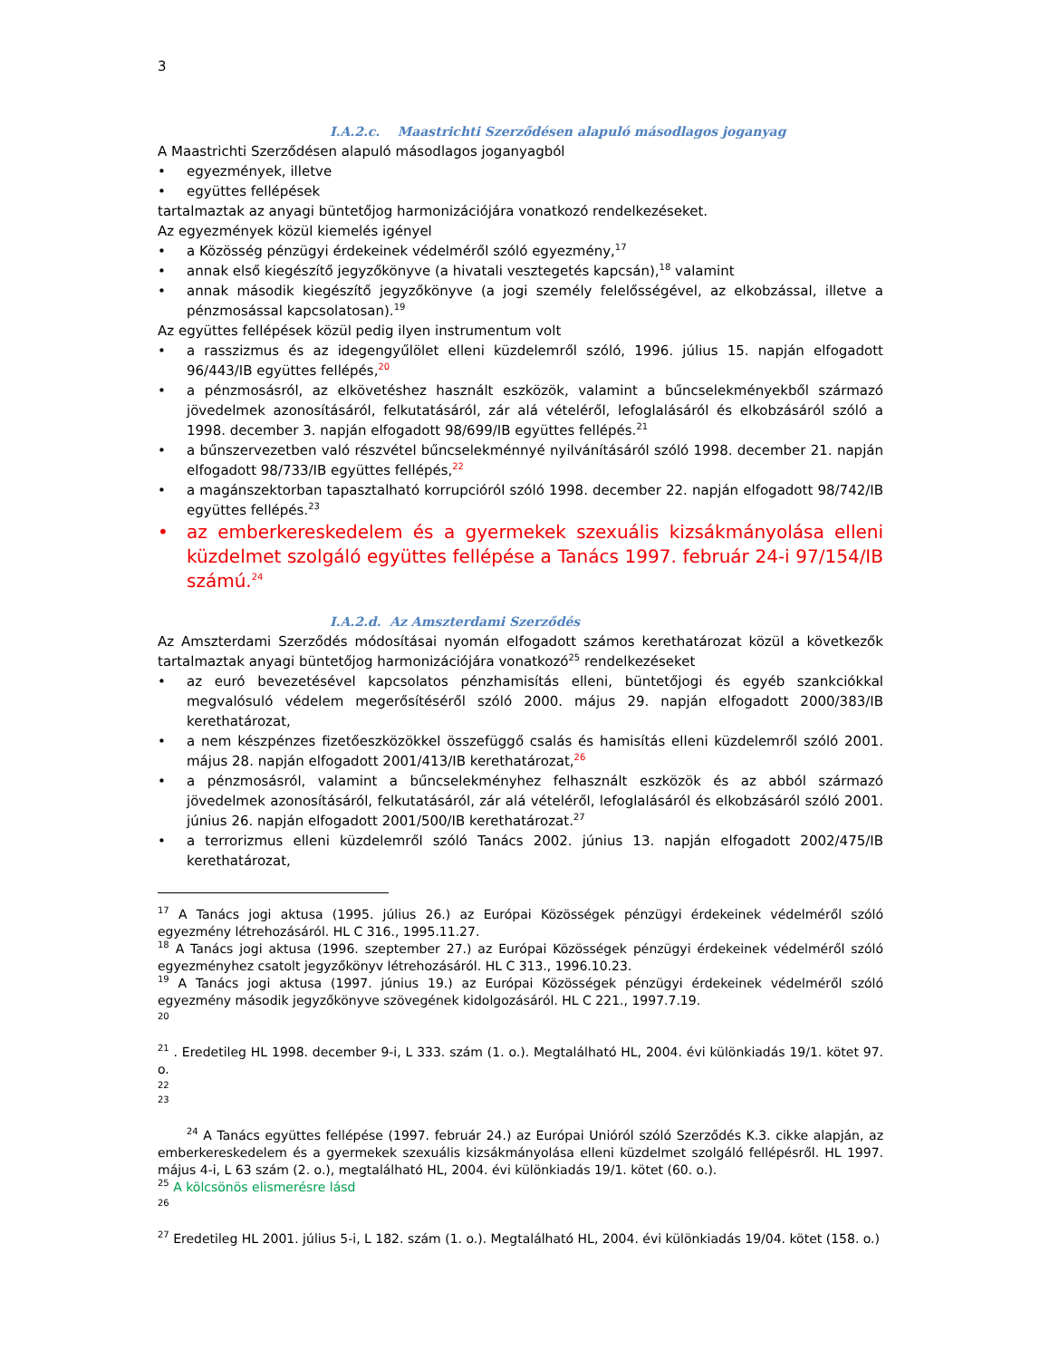3
I.A.2.c. Maastrichti Szerződésen alapuló másodlagos joganyag
A Maastrichti Szerződésen alapuló másodlagos joganyagból
egyezmények, illetve
együttes fellépések
tartalmaztak az anyagi büntetőjog harmonizációjára vonatkozó rendelkezéseket.
Az egyezmények közül kiemelés igényel
a Közösség pénzügyi érdekeinek védelméről szóló egyezmény,<sup>17</sup>
annak első kiegészítő jegyzőkönyve (a hivatali vesztegetés kapcsán),<sup>18</sup> valamint
annak második kiegészítő jegyzőkönyve (a jogi személy felelősségével, az elkobzással, illetve a pénzmosással kapcsolatosan).<sup>19</sup>
Az együttes fellépések közül pedig ilyen instrumentum volt
a rasszizmus és az idegengyűlölet elleni küzdelemről szóló, 1996. július 15. napján elfogadott 96/443/IB együttes fellépés,<sup>20</sup>
a pénzmosásról, az elkövetéshez használt eszközök, valamint a bűncselekményekből származó jövedelmek azonosításáról, felkutatásáról, zár alá vételéről, lefoglalásáról és elkobzásáról szóló a 1998. december 3. napján elfogadott 98/699/IB együttes fellépés.<sup>21</sup>
a bűnszervezetben való részvétel bűncselekménnyé nyilvánításáról szóló 1998. december 21. napján elfogadott 98/733/IB együttes fellépés,<sup>22</sup>
a magánszektorban tapasztalható korrupcióról szóló 1998. december 22. napján elfogadott 98/742/IB együttes fellépés.<sup>23</sup>
az emberkereskedelem és a gyermekek szexuális kizsákmányolása elleni küzdelmet szolgáló együttes fellépése a Tanács 1997. február 24-i 97/154/IB számú.<sup>24</sup>
I.A.2.d. Az Amszterdami Szerződés
Az Amszterdami Szerződés módosításai nyomán elfogadott számos kerethatározat közül a következők tartalmaztak anyagi büntetőjog harmonizációjára vonatkozó<sup>25</sup> rendelkezéseket
az euró bevezetésével kapcsolatos pénzhamisítás elleni, büntetőjogi és egyéb szankciókkal megvalósuló védelem megerősítéséről szóló 2000. május 29. napján elfogadott 2000/383/IB kerethatározat,
a nem készpénzes fizetőeszközökkel összefüggő csalás és hamisítás elleni küzdelemről szóló 2001. május 28. napján elfogadott 2001/413/IB kerethatározat,<sup>26</sup>
a pénzmosásról, valamint a bűncselekményhez felhasznált eszközök és az abból származó jövedelmek azonosításáról, felkutatásáról, zár alá vételéről, lefoglalásáról és elkobzásáról szóló 2001. június 26. napján elfogadott 2001/500/IB kerethatározat.<sup>27</sup>
a terrorizmus elleni küzdelemről szóló Tanács 2002. június 13. napján elfogadott 2002/475/IB kerethatározat,
<sup>17</sup> A Tanács jogi aktusa (1995. július 26.) az Európai Közösségek pénzügyi érdekeinek védelméről szóló egyezmény létrehozásáról. HL C 316., 1995.11.27.
<sup>18</sup> A Tanács jogi aktusa (1996. szeptember 27.) az Európai Közösségek pénzügyi érdekeinek védelméről szóló egyezményhez csatolt jegyzőkönyv létrehozásáról. HL C 313., 1996.10.23.
<sup>19</sup> A Tanács jogi aktusa (1997. június 19.) az Európai Közösségek pénzügyi érdekeinek védelméről szóló egyezmény második jegyzőkönyve szövegének kidolgozásáról. HL C 221., 1997.7.19.
20
<sup>21</sup> . Eredetileg HL 1998. december 9-i, L 333. szám (1. o.). Megtalálható HL, 2004. évi különkiadás 19/1. kötet 97. o.
22
23
<sup>24</sup> A Tanács együttes fellépése (1997. február 24.) az Európai Unióról szóló Szerződés K.3. cikke alapján, az emberkereskedelem és a gyermekek szexuális kizsákmányolása elleni küzdelmet szolgáló fellépésről. HL 1997. május 4-i, L 63 szám (2. o.), megtalálható HL, 2004. évi különkiadás 19/1. kötet (60. o.).
<sup>25</sup> A kölcsönös elismerésre lásd
26
<sup>27</sup> Eredetileg HL 2001. július 5-i, L 182. szám (1. o.). Megtalálható HL, 2004. évi különkiadás 19/04. kötet (158. o.)